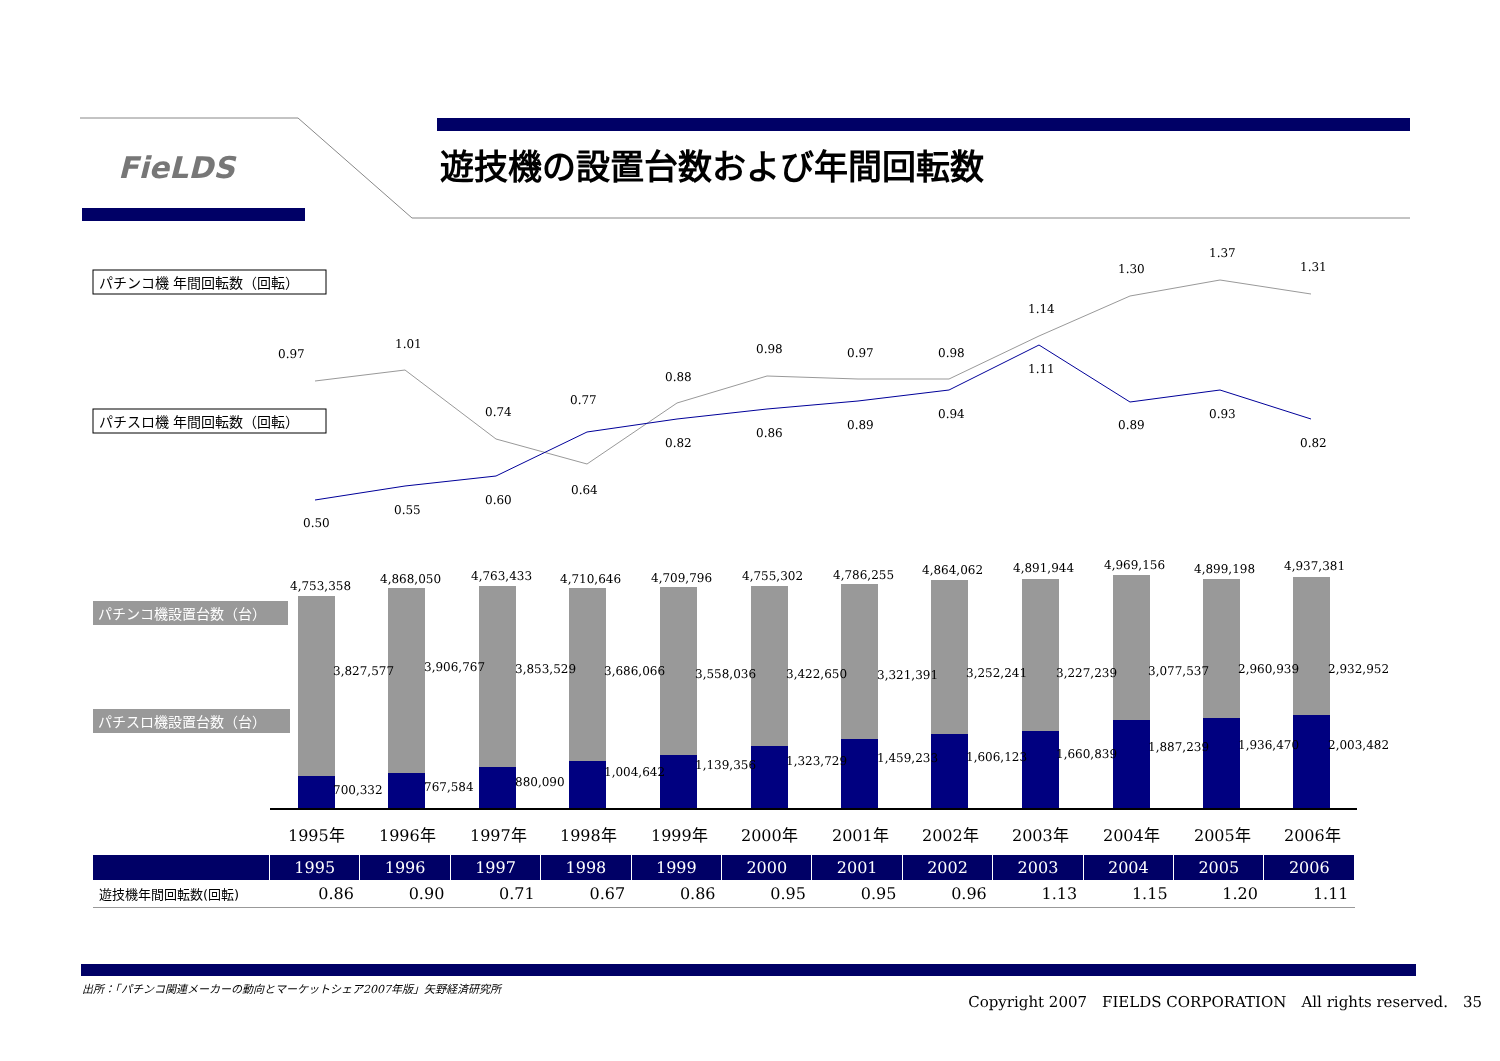FieLDS 遊技機の設置台数および年間回転数
パチンコ機 年間回転数（回転）
パチスロ機 年間回転数（回転）
0.97
1.01
0.74
0.77
0.88
0.98
0.97
0.98
1.14
1.30
1.37
1.31
0.50
0.55
0.60
0.64
0.82
0.86
0.89
0.94
1.11
0.89
0.93
0.82
パチンコ機設置台数（台）
パチスロ機設置台数（台）
4,753,358
4,868,050
4,763,433
4,710,646
4,709,796
4,755,302
4,786,255
4,864,062
4,891,944
4,969,156
4,899,198
4,937,381
3,827,577
3,906,767
3,853,529
3,686,066
3,558,036
3,422,650
3,321,391
3,252,241
3,227,239
3,077,537
2,960,939
2,932,952
700,332
767,584
880,090
1,004,642
1,139,356
1,323,729
1,459,233
1,606,123
1,660,839
1,887,239
1,936,470
2,003,482
1995年
1996年
1997年
1998年
1999年
2000年
2001年
2002年
2003年
2004年
2005年
2006年
| | 1995 | 1996 | 1997 | 1998 | 1999 | 2000 | 2001 | 2002 | 2003 | 2004 | 2005 | 2006 |
| --- | --- | --- | --- | --- | --- | --- | --- | --- | --- | --- | --- | --- |
| 遊技機年間回転数(回転) | 0.86 | 0.90 | 0.71 | 0.67 | 0.86 | 0.95 | 0.95 | 0.96 | 1.13 | 1.15 | 1.20 | 1.11 |
出所：「パチンコ関連メーカーの動向とマーケットシェア2007年版」矢野経済研究所
Copyright 2007　FIELDS CORPORATION　All rights reserved.　35